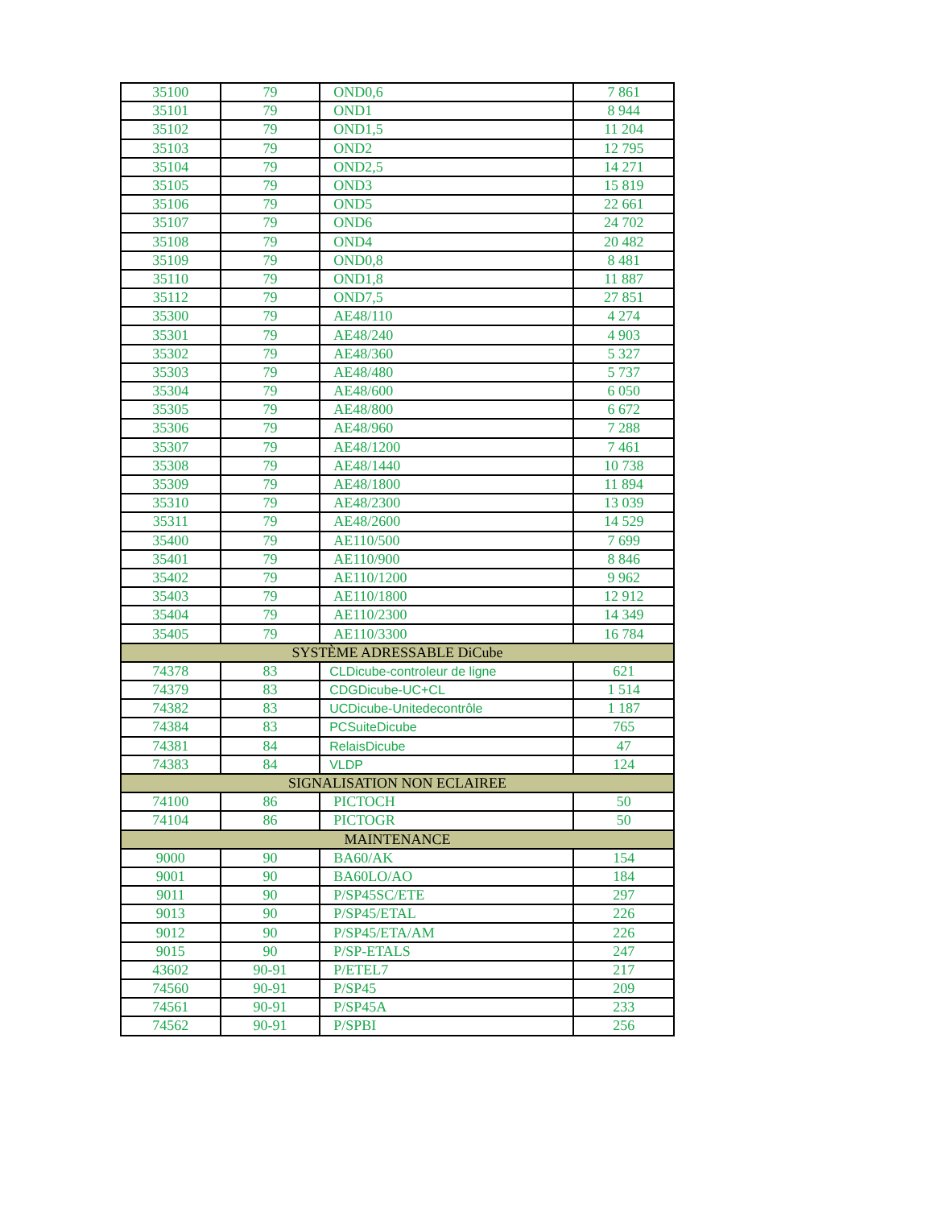| 35100 | 79 | OND0,6 | 7 861 |
| 35101 | 79 | OND1 | 8 944 |
| 35102 | 79 | OND1,5 | 11 204 |
| 35103 | 79 | OND2 | 12 795 |
| 35104 | 79 | OND2,5 | 14 271 |
| 35105 | 79 | OND3 | 15 819 |
| 35106 | 79 | OND5 | 22 661 |
| 35107 | 79 | OND6 | 24 702 |
| 35108 | 79 | OND4 | 20 482 |
| 35109 | 79 | OND0,8 | 8 481 |
| 35110 | 79 | OND1,8 | 11 887 |
| 35112 | 79 | OND7,5 | 27 851 |
| 35300 | 79 | AE48/110 | 4 274 |
| 35301 | 79 | AE48/240 | 4 903 |
| 35302 | 79 | AE48/360 | 5 327 |
| 35303 | 79 | AE48/480 | 5 737 |
| 35304 | 79 | AE48/600 | 6 050 |
| 35305 | 79 | AE48/800 | 6 672 |
| 35306 | 79 | AE48/960 | 7 288 |
| 35307 | 79 | AE48/1200 | 7 461 |
| 35308 | 79 | AE48/1440 | 10 738 |
| 35309 | 79 | AE48/1800 | 11 894 |
| 35310 | 79 | AE48/2300 | 13 039 |
| 35311 | 79 | AE48/2600 | 14 529 |
| 35400 | 79 | AE110/500 | 7 699 |
| 35401 | 79 | AE110/900 | 8 846 |
| 35402 | 79 | AE110/1200 | 9 962 |
| 35403 | 79 | AE110/1800 | 12 912 |
| 35404 | 79 | AE110/2300 | 14 349 |
| 35405 | 79 | AE110/3300 | 16 784 |
| SYSTÈME ADRESSABLE DiCube | | | |
| 74378 | 83 | CLDicube-controleur de ligne | 621 |
| 74379 | 83 | CDGDicube-UC+CL | 1 514 |
| 74382 | 83 | UCDicube-Unitedecontrôle | 1 187 |
| 74384 | 83 | PCSuiteDicube | 765 |
| 74381 | 84 | RelaisDicube | 47 |
| 74383 | 84 | VLDP | 124 |
| SIGNALISATION NON ECLAIREE | | | |
| 74100 | 86 | PICTOCH | 50 |
| 74104 | 86 | PICTOGR | 50 |
| MAINTENANCE | | | |
| 9000 | 90 | BA60/AK | 154 |
| 9001 | 90 | BA60LO/AO | 184 |
| 9011 | 90 | P/SP45SC/ETE | 297 |
| 9013 | 90 | P/SP45/ETAL | 226 |
| 9012 | 90 | P/SP45/ETA/AM | 226 |
| 9015 | 90 | P/SP-ETALS | 247 |
| 43602 | 90-91 | P/ETEL7 | 217 |
| 74560 | 90-91 | P/SP45 | 209 |
| 74561 | 90-91 | P/SP45A | 233 |
| 74562 | 90-91 | P/SPBI | 256 |